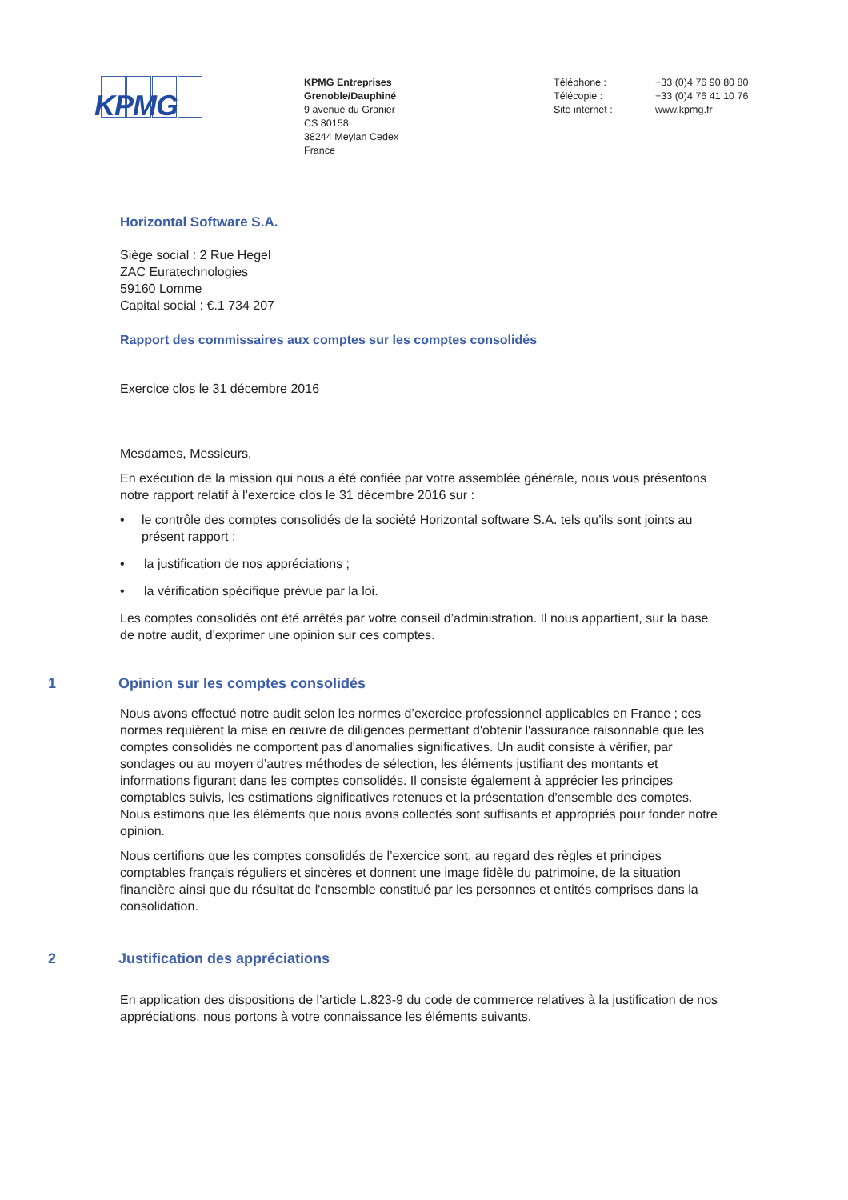KPMG
KPMG Entreprises
Grenoble/Dauphiné
9 avenue du Granier
CS 80158
38244 Meylan Cedex
France
Téléphone :
Télécopie :
Site internet :
+33 (0)4 76 90 80 80
+33 (0)4 76 41 10 76
www.kpmg.fr
Horizontal Software S.A.
Siège social : 2 Rue Hegel
ZAC Euratechnologies
59160 Lomme
Capital social : €.1 734 207
Rapport des commissaires aux comptes sur les comptes consolidés
Exercice clos le 31 décembre 2016
Mesdames, Messieurs,
En exécution de la mission qui nous a été confiée par votre assemblée générale, nous vous présentons notre rapport relatif à l’exercice clos le 31 décembre 2016 sur :
• le contrôle des comptes consolidés de la société Horizontal software S.A. tels qu’ils sont joints au présent rapport ;
• la justification de nos appréciations ;
• la vérification spécifique prévue par la loi.
Les comptes consolidés ont été arrêtés par votre conseil d’administration. Il nous appartient, sur la base de notre audit, d'exprimer une opinion sur ces comptes.
1 Opinion sur les comptes consolidés
Nous avons effectué notre audit selon les normes d’exercice professionnel applicables en France ; ces normes requièrent la mise en œuvre de diligences permettant d'obtenir l'assurance raisonnable que les comptes consolidés ne comportent pas d'anomalies significatives. Un audit consiste à vérifier, par sondages ou au moyen d’autres méthodes de sélection, les éléments justifiant des montants et informations figurant dans les comptes consolidés. Il consiste également à apprécier les principes comptables suivis, les estimations significatives retenues et la présentation d'ensemble des comptes. Nous estimons que les éléments que nous avons collectés sont suffisants et appropriés pour fonder notre opinion.
Nous certifions que les comptes consolidés de l’exercice sont, au regard des règles et principes comptables français réguliers et sincères et donnent une image fidèle du patrimoine, de la situation financière ainsi que du résultat de l'ensemble constitué par les personnes et entités comprises dans la consolidation.
2 Justification des appréciations
En application des dispositions de l’article L.823-9 du code de commerce relatives à la justification de nos appréciations, nous portons à votre connaissance les éléments suivants.